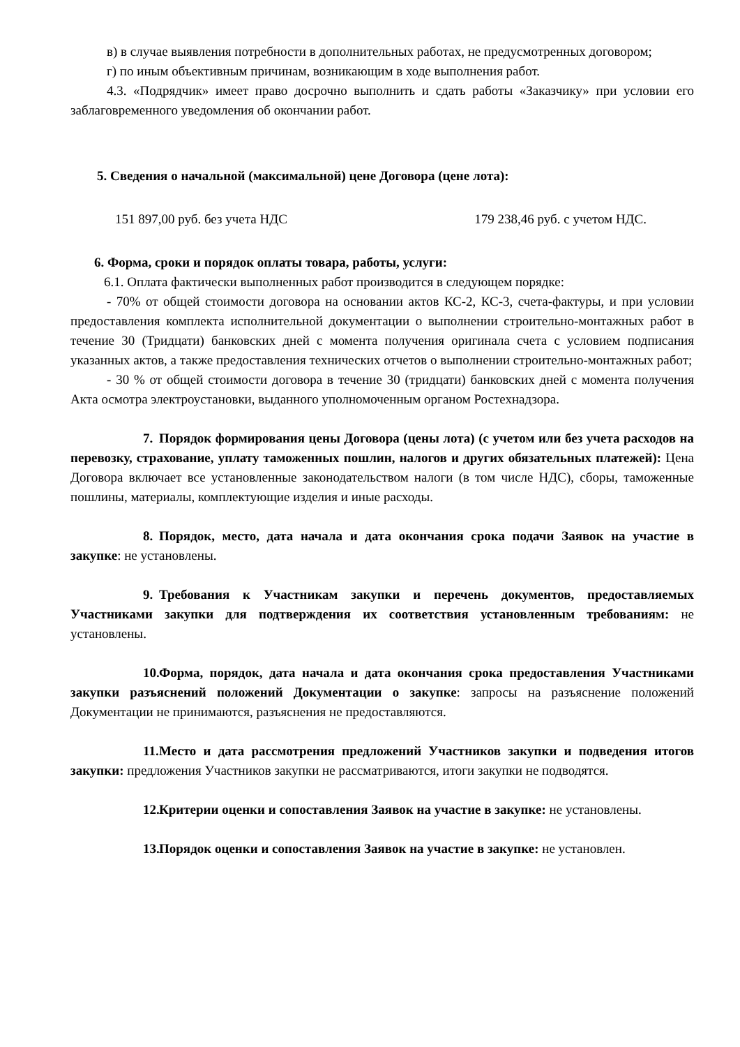в) в случае выявления потребности в дополнительных работах, не предусмотренных договором;
г) по иным объективным причинам, возникающим в ходе выполнения работ.
4.3. «Подрядчик» имеет право досрочно выполнить и сдать работы «Заказчику» при условии его заблаговременного уведомления об окончании работ.
5. Сведения о начальной (максимальной) цене Договора (цене лота):
151 897,00 руб. без учета НДС 179 238,46 руб. с учетом НДС.
6. Форма, сроки и порядок оплаты товара, работы, услуги:
6.1. Оплата фактически выполненных работ производится в следующем порядке:
- 70% от общей стоимости договора на основании актов КС-2, КС-3, счета-фактуры, и при условии предоставления комплекта исполнительной документации о выполнении строительно-монтажных работ в течение 30 (Тридцати) банковских дней с момента получения оригинала счета с условием подписания указанных актов, а также предоставления технических отчетов о выполнении строительно-монтажных работ;
- 30 % от общей стоимости договора в течение 30 (тридцати) банковских дней с момента получения Акта осмотра электроустановки, выданного уполномоченным органом Ростехнадзора.
7. Порядок формирования цены Договора (цены лота) (с учетом или без учета расходов на перевозку, страхование, уплату таможенных пошлин, налогов и других обязательных платежей): Цена Договора включает все установленные законодательством налоги (в том числе НДС), сборы, таможенные пошлины, материалы, комплектующие изделия и иные расходы.
8. Порядок, место, дата начала и дата окончания срока подачи Заявок на участие в закупке: не установлены.
9. Требования к Участникам закупки и перечень документов, предоставляемых Участниками закупки для подтверждения их соответствия установленным требованиям: не установлены.
10. Форма, порядок, дата начала и дата окончания срока предоставления Участниками закупки разъяснений положений Документации о закупке: запросы на разъяснение положений Документации не принимаются, разъяснения не предоставляются.
11. Место и дата рассмотрения предложений Участников закупки и подведения итогов закупки: предложения Участников закупки не рассматриваются, итоги закупки не подводятся.
12. Критерии оценки и сопоставления Заявок на участие в закупке: не установлены.
13. Порядок оценки и сопоставления Заявок на участие в закупке: не установлен.